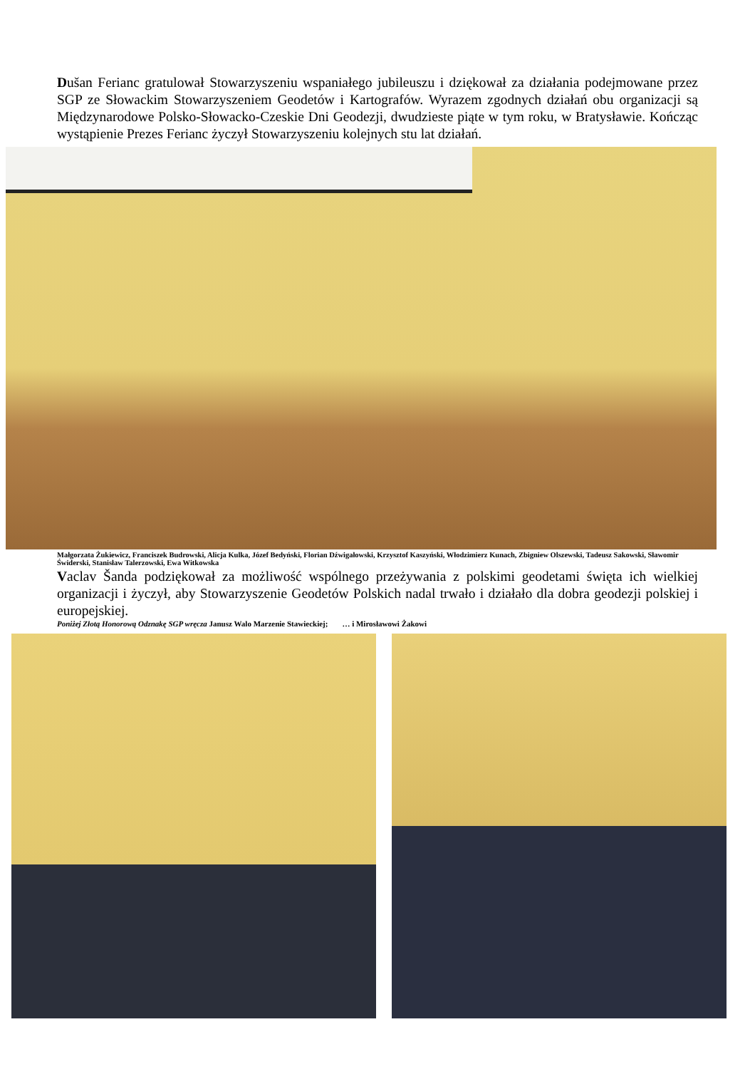Dušan Ferianc gratulował Stowarzyszeniu wspaniałego jubileuszu i dziękował za działania podejmowane przez SGP ze Słowackim Stowarzyszeniem Geodetów i Kartografów. Wyrazem zgodnych działań obu organizacji są Międzynarodowe Polsko-Słowacko-Czeskie Dni Geodezji, dwudzieste piąte w tym roku, w Bratysławie. Kończąc wystąpienie Prezes Ferianc życzył Stowarzyszeniu kolejnych stu lat działań.
Małgorzata Żukiewicz, Franciszek Budrowski, Alicja Kulka, Józef Bedyński, Florian Dźwigałowski, Krzysztof Kaszyński, Włodzimierz Kunach, Zbigniew Olszewski, Tadeusz Sakowski, Sławomir Świderski, Stanisław Talerzowski, Ewa Witkowska
Vaclav Šanda podziękował za możliwość wspólnego przeżywania z polskimi geodetami święta ich wielkiej organizacji i życzył, aby Stowarzyszenie Geodetów Polskich nadal trwało i działało dla dobra geodezji polskiej i europejskiej.
Poniżej Złotą Honorową Odznakę SGP wręcza Janusz Walo Marzenie Stawieckiej; … i Mirosławowi Żakowi